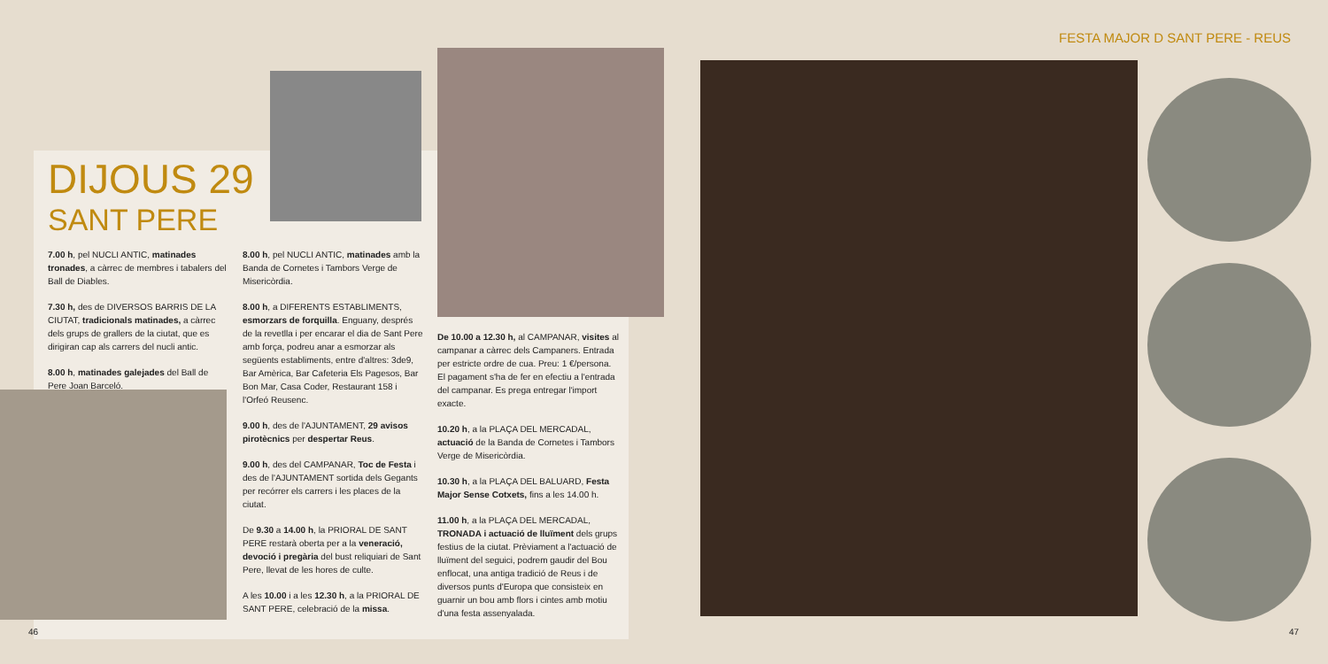DIJOUS 29
SANT PERE
7.00 h, pel NUCLI ANTIC, matinades tronades, a càrrec de membres i tabalers del Ball de Diables.
7.30 h, des de DIVERSOS BARRIS DE LA CIUTAT, tradicionals matinades, a càrrec dels grups de grallers de la ciutat, que es dirigiran cap als carrers del nucli antic.
8.00 h, matinades galejades del Ball de Pere Joan Barceló.
8.00 h, pel NUCLI ANTIC, matinades amb la Banda de Cornetes i Tambors Verge de Misericòrdia.
8.00 h, a DIFERENTS ESTABLIMENTS, esmorzars de forquilla. Enguany, després de la revetlla i per encarar el dia de Sant Pere amb força, podreu anar a esmorzar als següents establiments, entre d'altres: 3de9, Bar Amèrica, Bar Cafeteria Els Pagesos, Bar Bon Mar, Casa Coder, Restaurant 158 i l'Orfeó Reusenc.
9.00 h, des de l'AJUNTAMENT, 29 avisos pirotècnics per despertar Reus.
9.00 h, des del CAMPANAR, Toc de Festa i des de l'AJUNTAMENT sortida dels Gegants per recórrer els carrers i les places de la ciutat.
De 9.30 a 14.00 h, la PRIORAL DE SANT PERE restarà oberta per a la veneració, devoció i pregària del bust reliquiari de Sant Pere, llevat de les hores de culte.
A les 10.00 i a les 12.30 h, a la PRIORAL DE SANT PERE, celebració de la missa.
De 10.00 a 12.30 h, al CAMPANAR, visites al campanar a càrrec dels Campaners. Entrada per estricte ordre de cua. Preu: 1 €/persona. El pagament s'ha de fer en efectiu a l'entrada del campanar. Es prega entregar l'import exacte.
10.20 h, a la PLAÇA DEL MERCADAL, actuació de la Banda de Cornetes i Tambors Verge de Misericòrdia.
10.30 h, a la PLAÇA DEL BALUARD, Festa Major Sense Cotxets, fins a les 14.00 h.
11.00 h, a la PLAÇA DEL MERCADAL, TRONADA i actuació de lluïment dels grups festius de la ciutat. Prèviament a l'actuació de lluïment del seguici, podrem gaudir del Bou enflocat, una antiga tradició de Reus i de diversos punts d'Europa que consisteix en guarnir un bou amb flors i cintes amb motiu d'una festa assenyalada.
FESTA MAJOR D SANT PERE - REUS
46 47